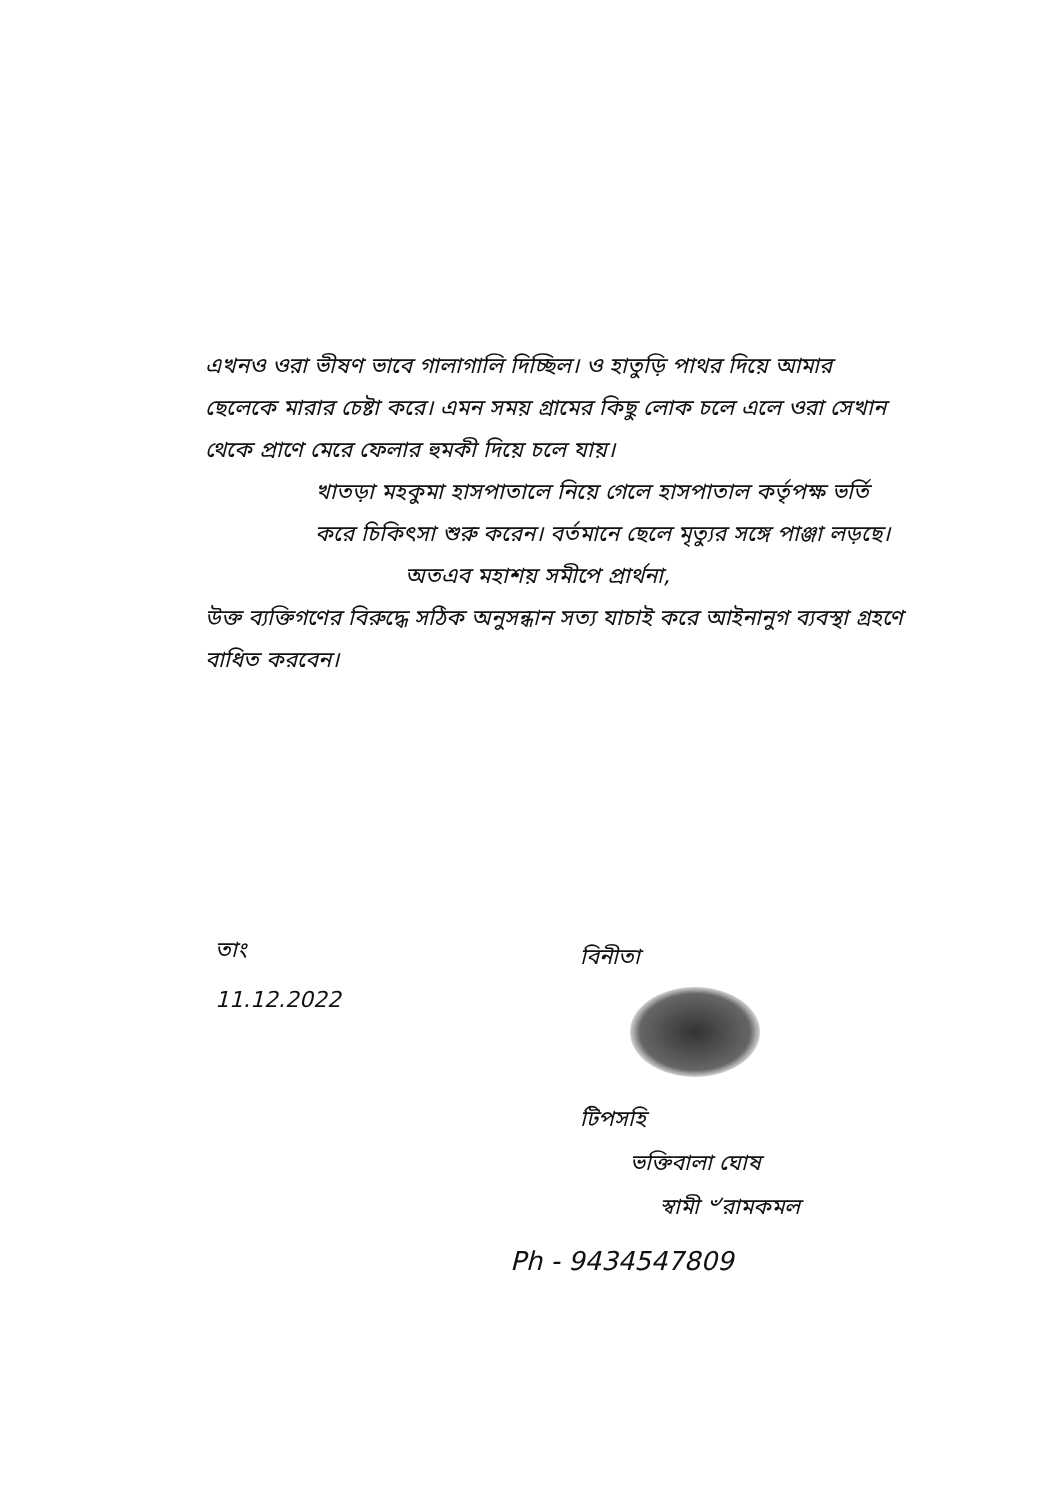এখনও ওরা ভীষণ ভাবে গালাগালি দিচ্ছিল। ও হাতুড়ি পাথর দিয়ে আমার ছেলেকে মারার চেষ্টা করে। এমন সময় গ্রামের কিছু লোক চলে এলে ওরা সেখান থেকে প্রাণে মেরে ফেলার হুমকী দিয়ে চলে যায়।
খাতড়া মহকুমা হাসপাতালে নিয়ে গেলে হাসপাতাল কর্তৃপক্ষ ভর্তি করে চিকিৎসা শুরু করেন। বর্তমানে ছেলে মৃত্যুর সঙ্গে পাঞ্জা লড়ছে।
অতএব মহাশয় সমীপে প্রার্থনা,
উক্ত ব্যক্তিগণের বিরুদ্ধে সঠিক অনুসন্ধান সত্য যাচাই করে আইনানুগ ব্যবস্থা গ্রহণে বাধিত করবেন।
তাং
11.12.2022
বিনীতা
টিপসহি
ভক্তিবালা ঘোষ
স্বামী ৺রামকমল
Ph - 9434547809